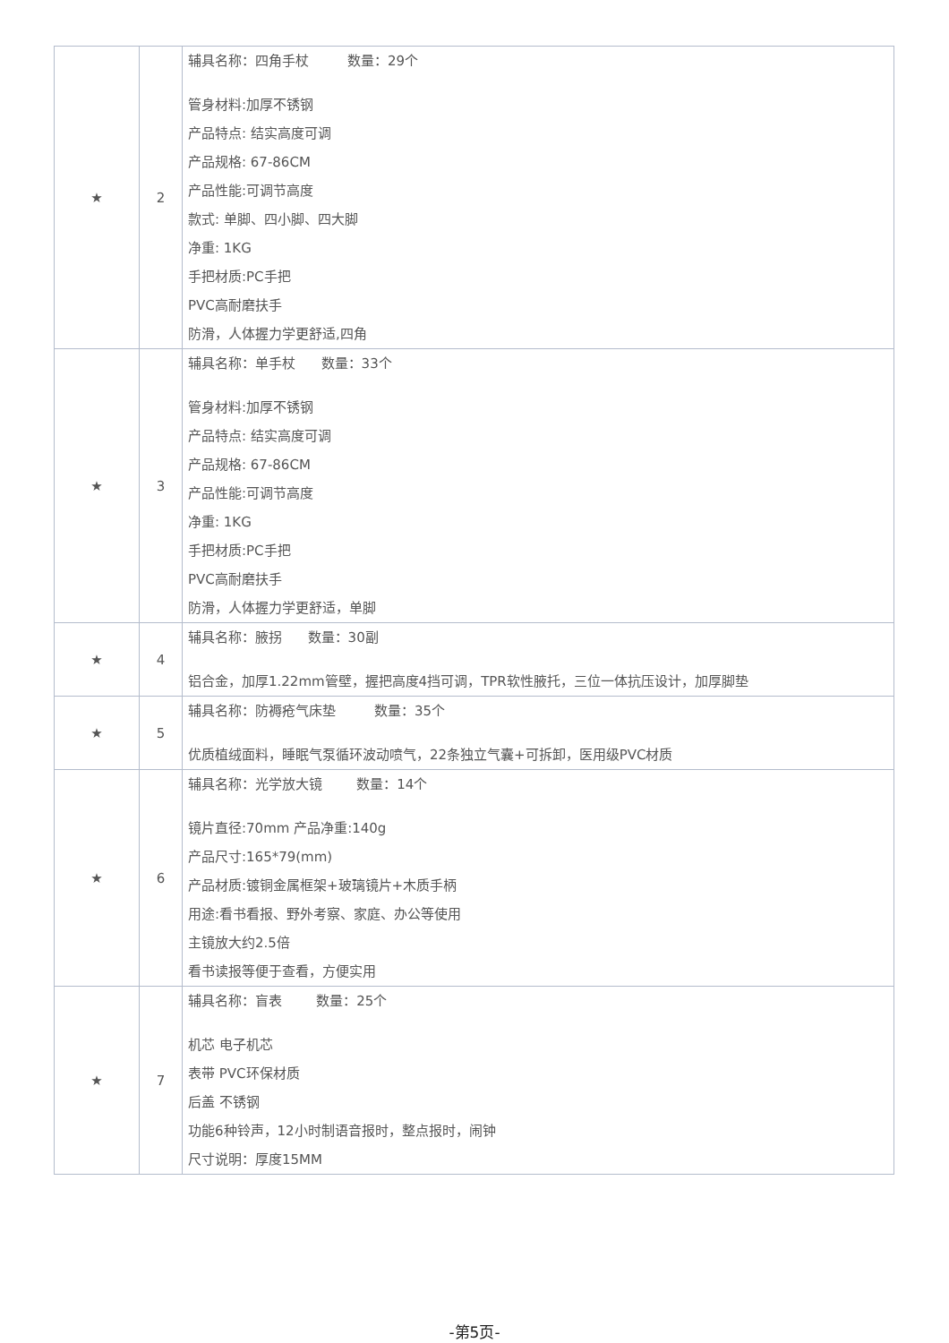| ★ | 2 | 辅具名称：四角手杖 数量：29个 管身材料:加厚不锈钢 产品特点: 结实高度可调 产品规格: 67-86CM 产品性能:可调节高度 款式: 单脚、四小脚、四大脚 净重: 1KG 手把材质:PC手把 PVC高耐磨扶手 防滑，人体握力学更舒适,四角 |
| ★ | 3 | 辅具名称：单手杖 数量：33个 管身材料:加厚不锈钢 产品特点: 结实高度可调 产品规格: 67-86CM 产品性能:可调节高度 净重: 1KG 手把材质:PC手把 PVC高耐磨扶手 防滑，人体握力学更舒适，单脚 |
| ★ | 4 | 辅具名称：腋拐 数量：30副 铝合金，加厚1.22mm管壁，握把高度4挡可调，TPR软性腋托，三位一体抗压设计，加厚脚垫 |
| ★ | 5 | 辅具名称：防褥疮气床垫 数量：35个 优质植绒面料，睡眠气泵循环波动喷气，22条独立气囊+可拆卸，医用级PVC材质 |
| ★ | 6 | 辅具名称：光学放大镜 数量：14个 镜片直径:70mm 产品净重:140g 产品尺寸:165*79(mm) 产品材质:镀铜金属框架+玻璃镜片+木质手柄 用途:看书看报、野外考察、家庭、办公等使用 主镜放大约2.5倍 看书读报等便于查看，方便实用 |
| ★ | 7 | 辅具名称：盲表 数量：25个 机芯 电子机芯 表带 PVC环保材质 后盖 不锈钢 功能6种铃声，12小时制语音报时，整点报时，闹钟 尺寸说明：厚度15MM |
-第5页-